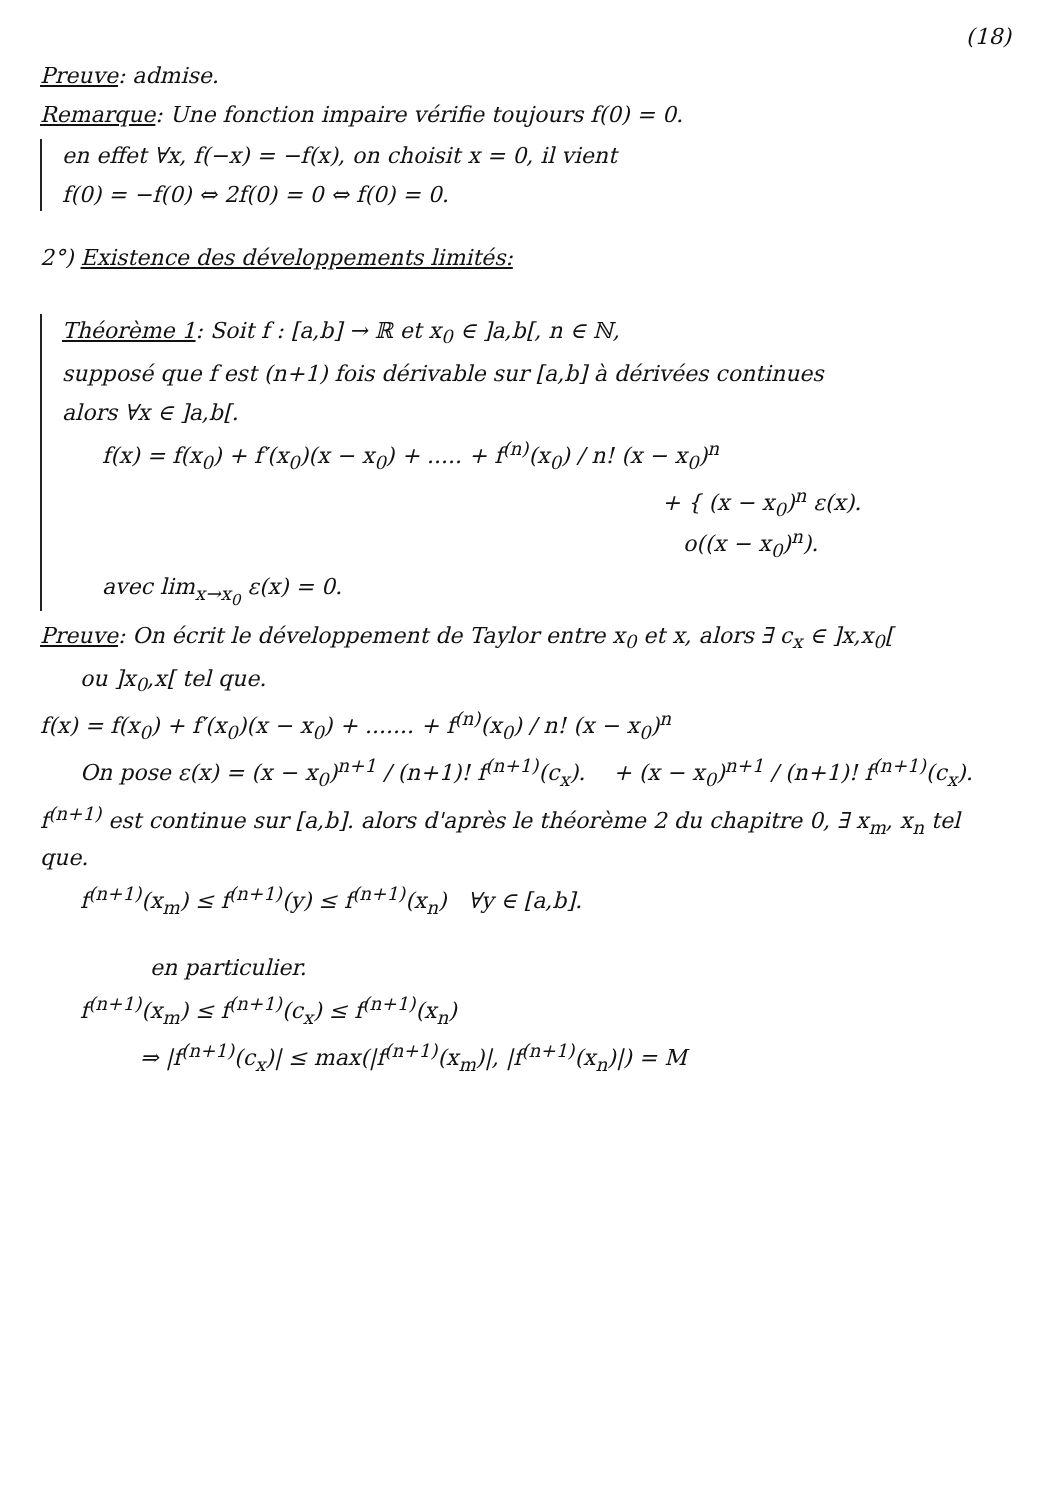(18)
Preuve: admise.
Remarque: Une fonction impaire vérifie toujours f(0) = 0.
en effet ∀x, f(−x) = −f(x), on choisit x = 0, il vient
f(0) = −f(0) ⇔ 2f(0) = 0 ⇔ f(0) = 0.
2°) Existence des développements limités:
Théorème 1: Soit f : [a,b] → ℝ et x<sub>0</sub> ∈ ]a,b[, n ∈ ℕ,
supposé que f est (n+1) fois dérivable sur [a,b] à dérivées continues
alors ∀x ∈ ]a,b[.
f(x) = f(x<sub>0</sub>) + f′(x<sub>0</sub>)(x − x<sub>0</sub>) + ..... + f<sup>(n)</sup>(x<sub>0</sub>) / n! (x − x<sub>0</sub>)<sup>n</sup>
+ { (x − x<sub>0</sub>)<sup>n</sup> ε(x).
o((x − x<sub>0</sub>)<sup>n</sup>).
avec lim<sub>x→x<sub>0</sub></sub> ε(x) = 0.
Preuve: On écrit le développement de Taylor entre x<sub>0</sub> et x, alors ∃ c<sub>x</sub> ∈ ]x,x<sub>0</sub>[
ou ]x<sub>0</sub>,x[ tel que.
f(x) = f(x<sub>0</sub>) + f′(x<sub>0</sub>)(x − x<sub>0</sub>) + ....... + f<sup>(n)</sup>(x<sub>0</sub>) / n! (x − x<sub>0</sub>)<sup>n</sup>
On pose ε(x) = (x − x<sub>0</sub>)<sup>n+1</sup> / (n+1)! f<sup>(n+1)</sup>(c<sub>x</sub>). + (x − x<sub>0</sub>)<sup>n+1</sup> / (n+1)! f<sup>(n+1)</sup>(c<sub>x</sub>).
f<sup>(n+1)</sup> est continue sur [a,b]. alors d'après le théorème 2 du chapitre 0, ∃ x<sub>m</sub>, x<sub>n</sub> tel que.
f<sup>(n+1)</sup>(x<sub>m</sub>) ≤ f<sup>(n+1)</sup>(y) ≤ f<sup>(n+1)</sup>(x<sub>n</sub>) ∀y ∈ [a,b].
en particulier.
f<sup>(n+1)</sup>(x<sub>m</sub>) ≤ f<sup>(n+1)</sup>(c<sub>x</sub>) ≤ f<sup>(n+1)</sup>(x<sub>n</sub>)
⇒ |f<sup>(n+1)</sup>(c<sub>x</sub>)| ≤ max(|f<sup>(n+1)</sup>(x<sub>m</sub>)|, |f<sup>(n+1)</sup>(x<sub>n</sub>)|) = M